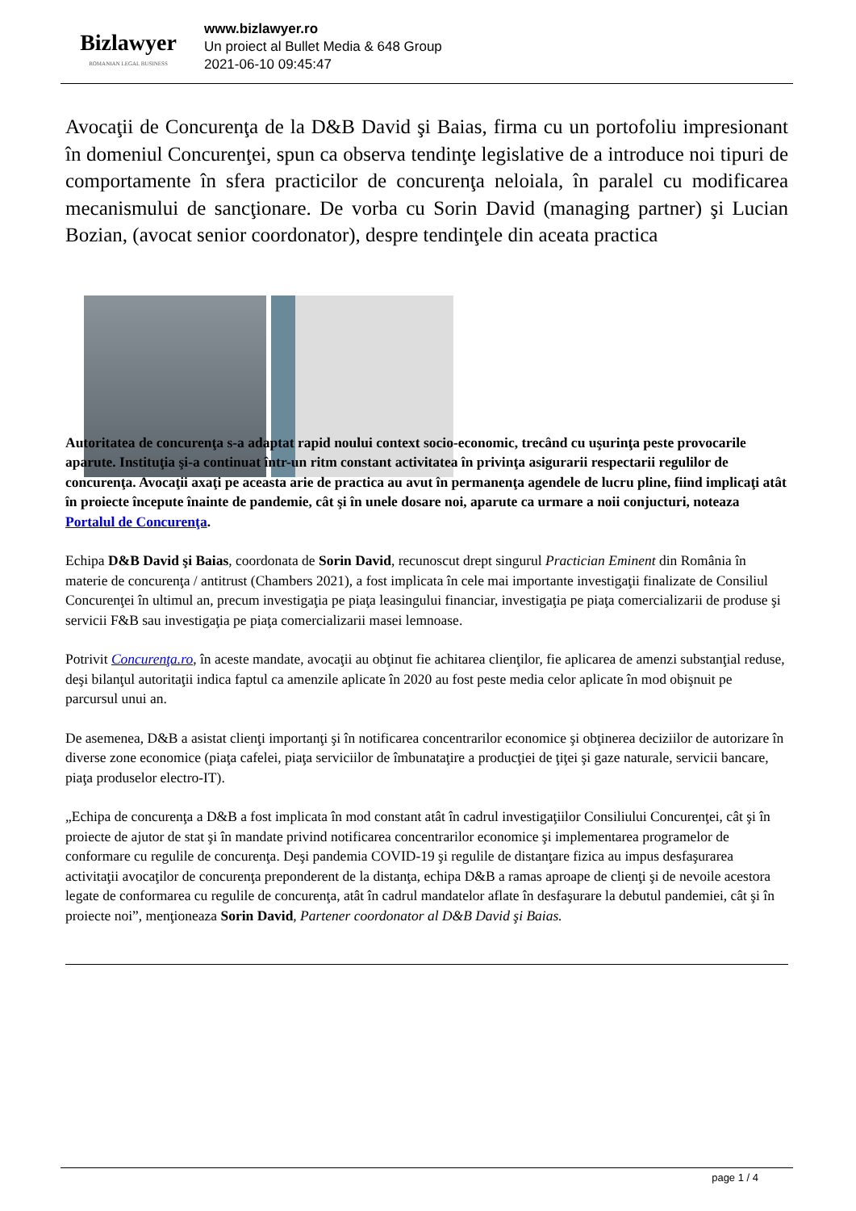Bizlawyer
ROMANIAN LEGAL BUSINESS
www.bizlawyer.ro
Un proiect al Bullet Media & 648 Group
2021-06-10 09:45:47
Avocaţii de Concurenţa de la D&B David şi Baias, firma cu un portofoliu impresionant în domeniul Concurenţei, spun ca observa tendinţe legislative de a introduce noi tipuri de comportamente în sfera practicilor de concurenţa neloiala, în paralel cu modificarea mecanismului de sancţionare. De vorba cu Sorin David (managing partner) şi Lucian Bozian, (avocat senior coordonator), despre tendinţele din aceata practica
Autoritatea de concurenţa s-a adaptat rapid noului context socio-economic, trecând cu uşurinţa peste provocarile aparute. Instituţia şi-a continuat într-un ritm constant activitatea în privinţa asigurarii respectarii regulilor de concurenţa. Avocaţii axaţi pe aceasta arie de practica au avut în permanenţa agendele de lucru pline, fiind implicaţi atât în proiecte începute înainte de pandemie, cât şi în unele dosare noi, aparute ca urmare a noii conjucturi, noteaza Portalul de Concurenţa.
Echipa D&B David şi Baias, coordonata de Sorin David, recunoscut drept singurul Practician Eminent din România în materie de concurenţa / antitrust (Chambers 2021), a fost implicata în cele mai importante investigaţii finalizate de Consiliul Concurenţei în ultimul an, precum investigaţia pe piaţa leasingului financiar, investigaţia pe piaţa comercializarii de produse şi servicii F&B sau investigaţia pe piaţa comercializarii masei lemnoase.
Potrivit Concurenţa.ro, în aceste mandate, avocaţii au obţinut fie achitarea clienţilor, fie aplicarea de amenzi substanţial reduse, deşi bilanţul autoritaţii indica faptul ca amenzile aplicate în 2020 au fost peste media celor aplicate în mod obişnuit pe parcursul unui an.
De asemenea, D&B a asistat clienţi importanţi şi în notificarea concentrarilor economice şi obţinerea deciziilor de autorizare în diverse zone economice (piaţa cafelei, piaţa serviciilor de îmbunataţire a producţiei de ţiţei şi gaze naturale, servicii bancare, piaţa produselor electro-IT).
„Echipa de concurenţa a D&B a fost implicata în mod constant atât în cadrul investigaţiilor Consiliului Concurenţei, cât şi în proiecte de ajutor de stat şi în mandate privind notificarea concentrarilor economice şi implementarea programelor de conformare cu regulile de concurenţa. Deşi pandemia COVID-19 şi regulile de distanţare fizica au impus desfaşurarea activitaţii avocaţilor de concurenţa preponderent de la distanţa, echipa D&B a ramas aproape de clienţi şi de nevoile acestora legate de conformarea cu regulile de concurenţa, atât în cadrul mandatelor aflate în desfaşurare la debutul pandemiei, cât şi în proiecte noi”, menţioneaza Sorin David, Partener coordonator al D&B David şi Baias.
page 1 / 4